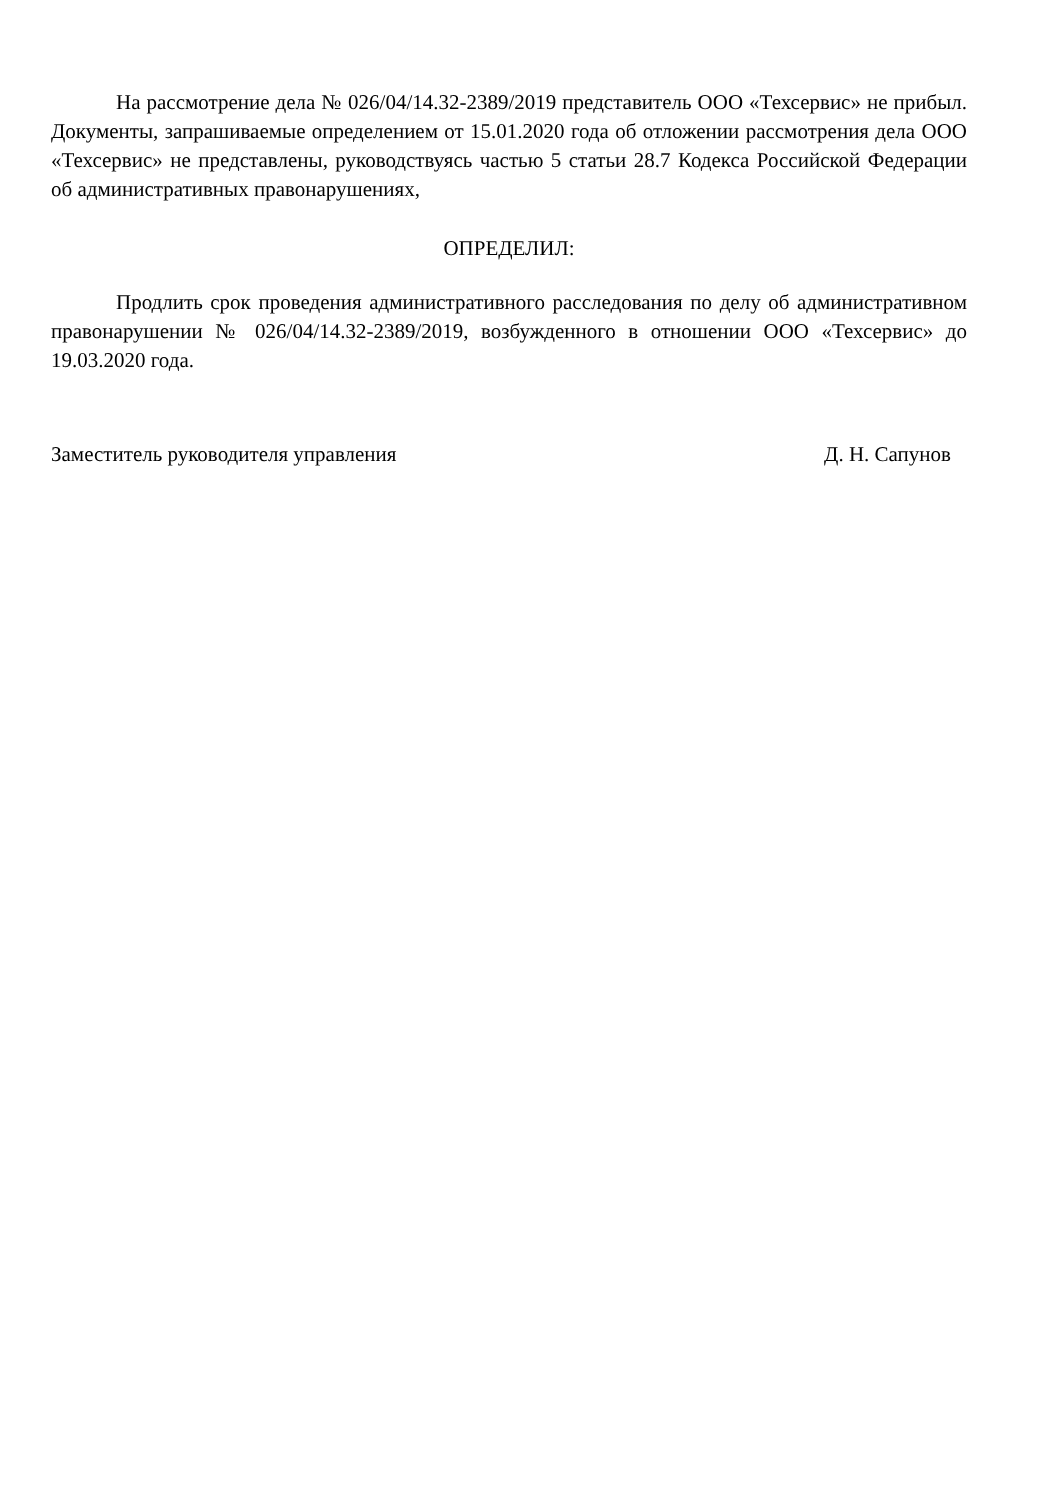На рассмотрение дела № 026/04/14.32-2389/2019 представитель ООО «Техсервис» не прибыл. Документы, запрашиваемые определением от 15.01.2020 года об отложении рассмотрения дела ООО «Техсервис» не представлены, руководствуясь частью 5 статьи 28.7 Кодекса Российской Федерации об административных правонарушениях,
ОПРЕДЕЛИЛ:
Продлить срок проведения административного расследования по делу об административном правонарушении № 026/04/14.32-2389/2019, возбужденного в отношении ООО «Техсервис» до 19.03.2020 года.
Заместитель руководителя управления Д. Н. Сапунов